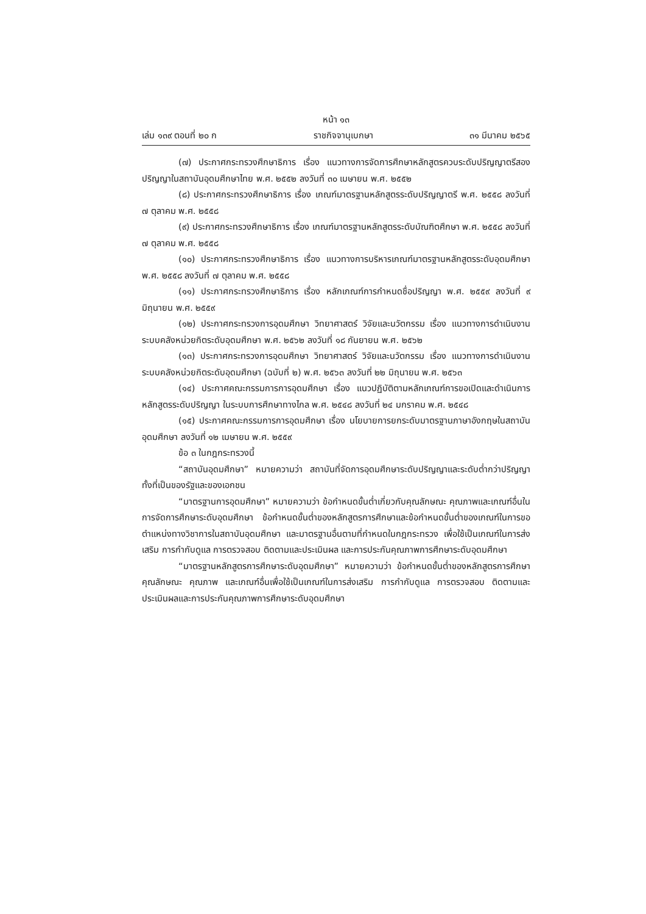หน้า ๑๓
เล่ม ๑๓๙ ตอนที่ ๒๐ ก ราชกิจจานุเบกษา ๓๑ มีนาคม ๒๕๖๕
(๗) ประกาศกระทรวงศึกษาธิการ เรื่อง แนวทางการจัดการศึกษาหลักสูตรควบระดับปริญญาตรีสองปริญญาในสถาบันอุดมศึกษาไทย พ.ศ. ๒๕๕๒ ลงวันที่ ๓๐ เมษายน พ.ศ. ๒๕๕๒
(๘) ประกาศกระทรวงศึกษาธิการ เรื่อง เกณฑ์มาตรฐานหลักสูตรระดับปริญญาตรี พ.ศ. ๒๕๕๘ ลงวันที่ ๗ ตุลาคม พ.ศ. ๒๕๕๘
(๙) ประกาศกระทรวงศึกษาธิการ เรื่อง เกณฑ์มาตรฐานหลักสูตรระดับบัณฑิตศึกษา พ.ศ. ๒๕๕๘ ลงวันที่ ๗ ตุลาคม พ.ศ. ๒๕๕๘
(๑๐) ประกาศกระทรวงศึกษาธิการ เรื่อง แนวทางการบริหารเกณฑ์มาตรฐานหลักสูตรระดับอุดมศึกษา พ.ศ. ๒๕๕๘ ลงวันที่ ๗ ตุลาคม พ.ศ. ๒๕๕๘
(๑๑) ประกาศกระทรวงศึกษาธิการ เรื่อง หลักเกณฑ์การกำหนดชื่อปริญญา พ.ศ. ๒๕๕๙ ลงวันที่ ๙ มิถุนายน พ.ศ. ๒๕๕๙
(๑๒) ประกาศกระทรวงการอุดมศึกษา วิทยาศาสตร์ วิจัยและนวัตกรรม เรื่อง แนวทางการดำเนินงานระบบคลังหน่วยกิตระดับอุดมศึกษา พ.ศ. ๒๕๖๒ ลงวันที่ ๑๘ กันยายน พ.ศ. ๒๕๖๒
(๑๓) ประกาศกระทรวงการอุดมศึกษา วิทยาศาสตร์ วิจัยและนวัตกรรม เรื่อง แนวทางการดำเนินงานระบบคลังหน่วยกิตระดับอุดมศึกษา (ฉบับที่ ๒) พ.ศ. ๒๕๖๓ ลงวันที่ ๒๒ มิถุนายน พ.ศ. ๒๕๖๓
(๑๔) ประกาศคณะกรรมการการอุดมศึกษา เรื่อง แนวปฏิบัติตามหลักเกณฑ์การขอเปิดและดำเนินการหลักสูตรระดับปริญญา ในระบบการศึกษาทางไกล พ.ศ. ๒๕๔๘ ลงวันที่ ๒๔ มกราคม พ.ศ. ๒๕๔๘
(๑๕) ประกาศคณะกรรมการการอุดมศึกษา เรื่อง นโยบายการยกระดับมาตรฐานภาษาอังกฤษในสถาบันอุดมศึกษา ลงวันที่ ๑๒ เมษายน พ.ศ. ๒๕๕๙
ข้อ ๓ ในกฎกระทรวงนี้
“สถาบันอุดมศึกษา” หมายความว่า สถาบันที่จัดการอุดมศึกษาระดับปริญญาและระดับต่ำกว่าปริญญาทั้งที่เป็นของรัฐและของเอกชน
“มาตรฐานการอุดมศึกษา” หมายความว่า ข้อกำหนดขั้นต่ำเกี่ยวกับคุณลักษณะ คุณภาพและเกณฑ์อื่นในการจัดการศึกษาระดับอุดมศึกษา ข้อกำหนดขั้นต่ำของหลักสูตรการศึกษาและข้อกำหนดขั้นต่ำของเกณฑ์ในการขอตำแหน่งทางวิชาการในสถาบันอุดมศึกษา และมาตรฐานอื่นตามที่กำหนดในกฎกระทรวง เพื่อใช้เป็นเกณฑ์ในการส่งเสริม การกำกับดูแล การตรวจสอบ ติดตามและประเมินผล และการประกันคุณภาพการศึกษาระดับอุดมศึกษา
“มาตรฐานหลักสูตรการศึกษาระดับอุดมศึกษา” หมายความว่า ข้อกำหนดขั้นต่ำของหลักสูตรการศึกษา คุณลักษณะ คุณภาพ และเกณฑ์อื่นเพื่อใช้เป็นเกณฑ์ในการส่งเสริม การกำกับดูแล การตรวจสอบ ติดตามและประเมินผลและการประกันคุณภาพการศึกษาระดับอุดมศึกษา